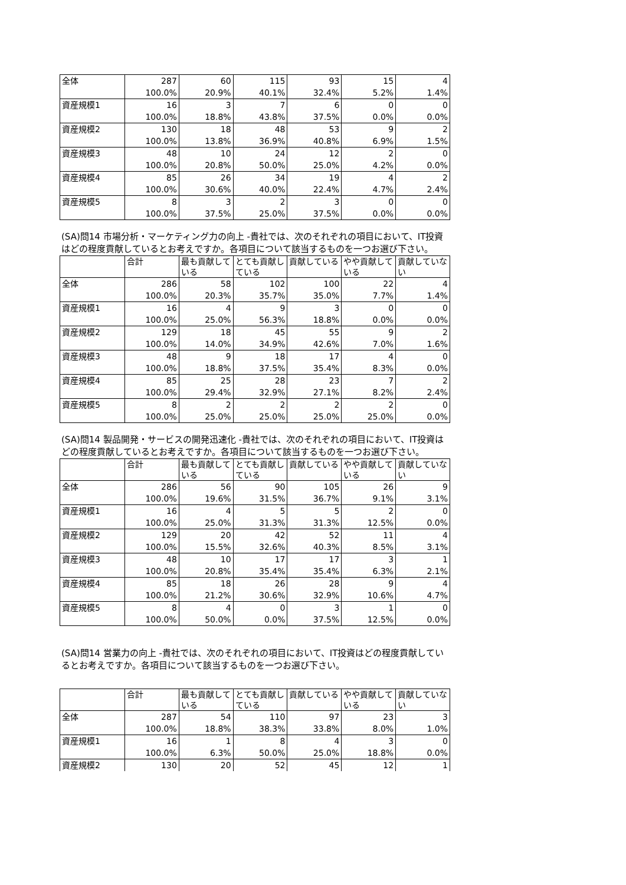| 全体 | 287 | 60 | 115 | 93 | 15 | 4 |
| | 100.0% | 20.9% | 40.1% | 32.4% | 5.2% | 1.4% |
| 資産規模1 | 16 | 3 | 7 | 6 | 0 | 0 |
| | 100.0% | 18.8% | 43.8% | 37.5% | 0.0% | 0.0% |
| 資産規模2 | 130 | 18 | 48 | 53 | 9 | 2 |
| | 100.0% | 13.8% | 36.9% | 40.8% | 6.9% | 1.5% |
| 資産規模3 | 48 | 10 | 24 | 12 | 2 | 0 |
| | 100.0% | 20.8% | 50.0% | 25.0% | 4.2% | 0.0% |
| 資産規模4 | 85 | 26 | 34 | 19 | 4 | 2 |
| | 100.0% | 30.6% | 40.0% | 22.4% | 4.7% | 2.4% |
| 資産規模5 | 8 | 3 | 2 | 3 | 0 | 0 |
| | 100.0% | 37.5% | 25.0% | 37.5% | 0.0% | 0.0% |
(SA)問14 市場分析・マーケティング力の向上 -貴社では、次のそれぞれの項目において、IT投資はどの程度貢献しているとお考えですか。各項目について該当するものを一つお選び下さい。
| | 合計 | 最も貢献している | とても貢献している | 貢献している | やや貢献している | 貢献していない |
| --- | --- | --- | --- | --- | --- | --- |
| 全体 | 286 | 58 | 102 | 100 | 22 | 4 |
| | 100.0% | 20.3% | 35.7% | 35.0% | 7.7% | 1.4% |
| 資産規模1 | 16 | 4 | 9 | 3 | 0 | 0 |
| | 100.0% | 25.0% | 56.3% | 18.8% | 0.0% | 0.0% |
| 資産規模2 | 129 | 18 | 45 | 55 | 9 | 2 |
| | 100.0% | 14.0% | 34.9% | 42.6% | 7.0% | 1.6% |
| 資産規模3 | 48 | 9 | 18 | 17 | 4 | 0 |
| | 100.0% | 18.8% | 37.5% | 35.4% | 8.3% | 0.0% |
| 資産規模4 | 85 | 25 | 28 | 23 | 7 | 2 |
| | 100.0% | 29.4% | 32.9% | 27.1% | 8.2% | 2.4% |
| 資産規模5 | 8 | 2 | 2 | 2 | 2 | 0 |
| | 100.0% | 25.0% | 25.0% | 25.0% | 25.0% | 0.0% |
(SA)問14 製品開発・サービスの開発迅速化 -貴社では、次のそれぞれの項目において、IT投資はどの程度貢献しているとお考えですか。各項目について該当するものを一つお選び下さい。
| | 合計 | 最も貢献している | とても貢献している | 貢献している | やや貢献している | 貢献していない |
| --- | --- | --- | --- | --- | --- | --- |
| 全体 | 286 | 56 | 90 | 105 | 26 | 9 |
| | 100.0% | 19.6% | 31.5% | 36.7% | 9.1% | 3.1% |
| 資産規模1 | 16 | 4 | 5 | 5 | 2 | 0 |
| | 100.0% | 25.0% | 31.3% | 31.3% | 12.5% | 0.0% |
| 資産規模2 | 129 | 20 | 42 | 52 | 11 | 4 |
| | 100.0% | 15.5% | 32.6% | 40.3% | 8.5% | 3.1% |
| 資産規模3 | 48 | 10 | 17 | 17 | 3 | 1 |
| | 100.0% | 20.8% | 35.4% | 35.4% | 6.3% | 2.1% |
| 資産規模4 | 85 | 18 | 26 | 28 | 9 | 4 |
| | 100.0% | 21.2% | 30.6% | 32.9% | 10.6% | 4.7% |
| 資産規模5 | 8 | 4 | 0 | 3 | 1 | 0 |
| | 100.0% | 50.0% | 0.0% | 37.5% | 12.5% | 0.0% |
(SA)問14 営業力の向上 -貴社では、次のそれぞれの項目において、IT投資はどの程度貢献しているとお考えですか。各項目について該当するものを一つお選び下さい。
| | 合計 | 最も貢献している | とても貢献している | 貢献している | やや貢献している | 貢献していない |
| --- | --- | --- | --- | --- | --- | --- |
| 全体 | 287 | 54 | 110 | 97 | 23 | 3 |
| | 100.0% | 18.8% | 38.3% | 33.8% | 8.0% | 1.0% |
| 資産規模1 | 16 | 1 | 8 | 4 | 3 | 0 |
| | 100.0% | 6.3% | 50.0% | 25.0% | 18.8% | 0.0% |
| 資産規模2 | 130 | 20 | 52 | 45 | 12 | 1 |